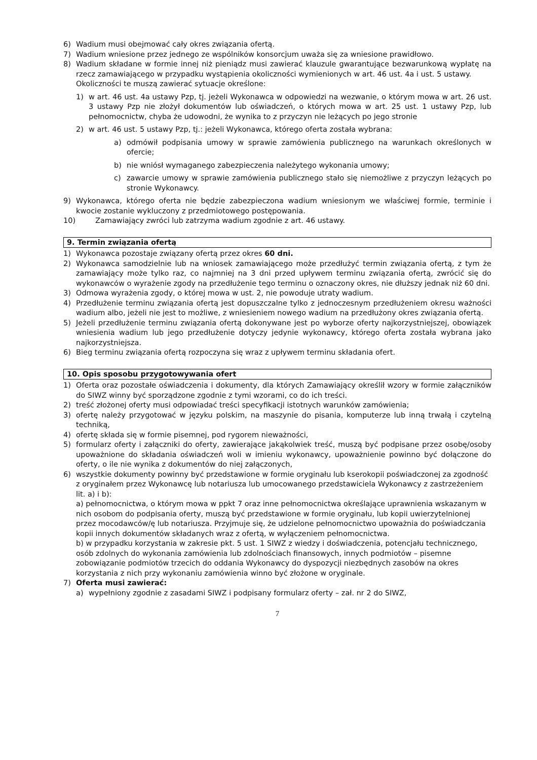6) Wadium musi obejmować cały okres związania ofertą.
7) Wadium wniesione przez jednego ze wspólników konsorcjum uważa się za wniesione prawidłowo.
8) Wadium składane w formie innej niż pieniądz musi zawierać klauzule gwarantujące bezwarunkową wypłatę na rzecz zamawiającego w przypadku wystąpienia okoliczności wymienionych w art. 46 ust. 4a i ust. 5 ustawy.
Okoliczności te muszą zawierać sytuacje określone:
1) w art. 46 ust. 4a ustawy Pzp, tj. jeżeli Wykonawca w odpowiedzi na wezwanie, o którym mowa w art. 26 ust. 3 ustawy Pzp nie złożył dokumentów lub oświadczeń, o których mowa w art. 25 ust. 1 ustawy Pzp, lub pełnomocnictw, chyba że udowodni, że wynika to z przyczyn nie leżących po jego stronie
2) w art. 46 ust. 5 ustawy Pzp, tj.: jeżeli Wykonawca, którego oferta została wybrana:
a) odmówił podpisania umowy w sprawie zamówienia publicznego na warunkach określonych w ofercie;
b) nie wniósł wymaganego zabezpieczenia należytego wykonania umowy;
c) zawarcie umowy w sprawie zamówienia publicznego stało się niemożliwe z przyczyn leżących po stronie Wykonawcy.
9) Wykonawca, którego oferta nie będzie zabezpieczona wadium wniesionym we właściwej formie, terminie i kwocie zostanie wykluczony z przedmiotowego postępowania.
10) Zamawiający zwróci lub zatrzyma wadium zgodnie z art. 46 ustawy.
9. Termin związania ofertą
1) Wykonawca pozostaje związany ofertą przez okres 60 dni.
2) Wykonawca samodzielnie lub na wniosek zamawiającego może przedłużyć termin związania ofertą, z tym że zamawiający może tylko raz, co najmniej na 3 dni przed upływem terminu związania ofertą, zwrócić się do wykonawców o wyrażenie zgody na przedłużenie tego terminu o oznaczony okres, nie dłuższy jednak niż 60 dni.
3) Odmowa wyrażenia zgody, o której mowa w ust. 2, nie powoduje utraty wadium.
4) Przedłużenie terminu związania ofertą jest dopuszczalne tylko z jednoczesnym przedłużeniem okresu ważności wadium albo, jeżeli nie jest to możliwe, z wniesieniem nowego wadium na przedłużony okres związania ofertą.
5) Jeżeli przedłużenie terminu związania ofertą dokonywane jest po wyborze oferty najkorzystniejszej, obowiązek wniesienia wadium lub jego przedłużenie dotyczy jedynie wykonawcy, którego oferta została wybrana jako najkorzystniejsza.
6) Bieg terminu związania ofertą rozpoczyna się wraz z upływem terminu składania ofert.
10. Opis sposobu przygotowywania ofert
1) Oferta oraz pozostałe oświadczenia i dokumenty, dla których Zamawiający określił wzory w formie załączników do SIWZ winny być sporządzone zgodnie z tymi wzorami, co do ich treści.
2) treść złożonej oferty musi odpowiadać treści specyfikacji istotnych warunków zamówienia;
3) ofertę należy przygotować w języku polskim, na maszynie do pisania, komputerze lub inną trwałą i czytelną techniką,
4) ofertę składa się w formie pisemnej, pod rygorem nieważności,
5) formularz oferty i załączniki do oferty, zawierające jakąkolwiek treść, muszą być podpisane przez osobę/osoby upoważnione do składania oświadczeń woli w imieniu wykonawcy, upoważnienie powinno być dołączone do oferty, o ile nie wynika z dokumentów do niej załączonych,
6) wszystkie dokumenty powinny być przedstawione w formie oryginału lub kserokopii poświadczonej za zgodność z oryginałem przez Wykonawcę lub notariusza lub umocowanego przedstawiciela Wykonawcy z zastrzeżeniem lit. a) i b):
a) pełnomocnictwa, o którym mowa w ppkt 7 oraz inne pełnomocnictwa określające uprawnienia wskazanym w nich osobom do podpisania oferty, muszą być przedstawione w formie oryginału, lub kopii uwierzytelnionej przez mocodawców/ę lub notariusza. Przyjmuje się, że udzielone pełnomocnictwo upoważnia do poświadczania kopii innych dokumentów składanych wraz z ofertą, w wyłączeniem pełnomocnictwa.
b) w przypadku korzystania w zakresie pkt. 5 ust. 1 SIWZ z wiedzy i doświadczenia, potencjału technicznego, osób zdolnych do wykonania zamówienia lub zdolnościach finansowych, innych podmiotów – pisemne zobowiązanie podmiotów trzecich do oddania Wykonawcy do dyspozycji niezbędnych zasobów na okres korzystania z nich przy wykonaniu zamówienia winno być złożone w oryginale.
7) Oferta musi zawierać:
a) wypełniony zgodnie z zasadami SIWZ i podpisany formularz oferty – zał. nr 2 do SIWZ,
7